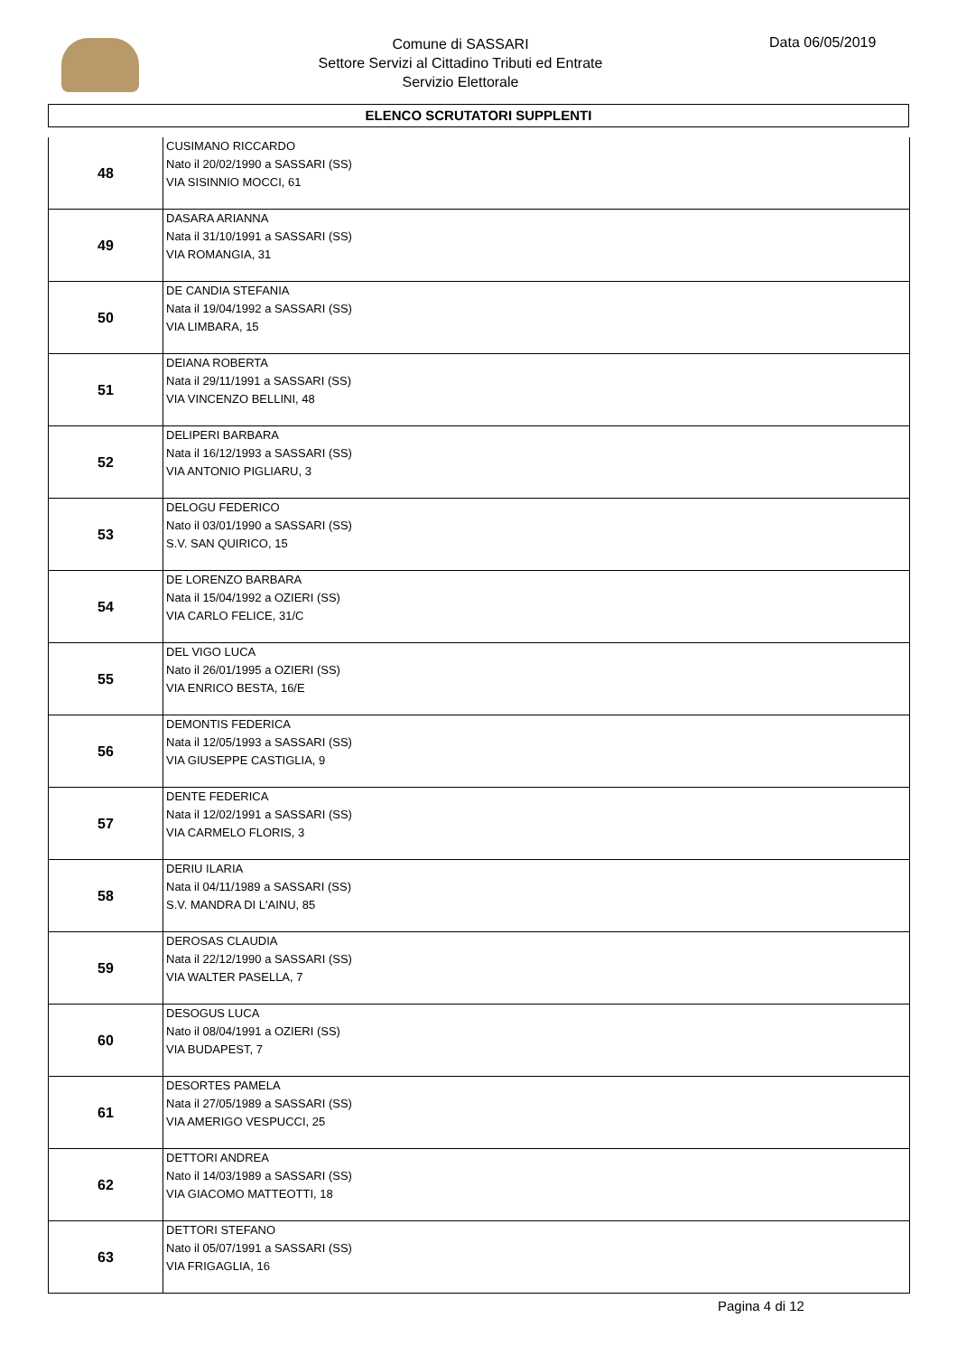Comune di SASSARI
Settore Servizi al Cittadino Tributi ed Entrate
Servizio Elettorale
Data 06/05/2019
ELENCO SCRUTATORI SUPPLENTI
| 48 | CUSIMANO RICCARDO Nato il 20/02/1990 a SASSARI (SS) VIA SISINNIO MOCCI, 61 |
| 49 | DASARA ARIANNA Nata il 31/10/1991 a SASSARI (SS) VIA ROMANGIA, 31 |
| 50 | DE CANDIA STEFANIA Nata il 19/04/1992 a SASSARI (SS) VIA LIMBARA, 15 |
| 51 | DEIANA ROBERTA Nata il 29/11/1991 a SASSARI (SS) VIA VINCENZO BELLINI, 48 |
| 52 | DELIPERI BARBARA Nata il 16/12/1993 a SASSARI (SS) VIA ANTONIO PIGLIARU, 3 |
| 53 | DELOGU FEDERICO Nato il 03/01/1990 a SASSARI (SS) S.V. SAN QUIRICO, 15 |
| 54 | DE LORENZO BARBARA Nata il 15/04/1992 a OZIERI (SS) VIA CARLO FELICE, 31/C |
| 55 | DEL VIGO LUCA Nato il 26/01/1995 a OZIERI (SS) VIA ENRICO BESTA, 16/E |
| 56 | DEMONTIS FEDERICA Nata il 12/05/1993 a SASSARI (SS) VIA GIUSEPPE CASTIGLIA, 9 |
| 57 | DENTE FEDERICA Nata il 12/02/1991 a SASSARI (SS) VIA CARMELO FLORIS, 3 |
| 58 | DERIU ILARIA Nata il 04/11/1989 a SASSARI (SS) S.V. MANDRA DI L'AINU, 85 |
| 59 | DEROSAS CLAUDIA Nata il 22/12/1990 a SASSARI (SS) VIA WALTER PASELLA, 7 |
| 60 | DESOGUS LUCA Nato il 08/04/1991 a OZIERI (SS) VIA BUDAPEST, 7 |
| 61 | DESORTES PAMELA Nata il 27/05/1989 a SASSARI (SS) VIA AMERIGO VESPUCCI, 25 |
| 62 | DETTORI ANDREA Nato il 14/03/1989 a SASSARI (SS) VIA GIACOMO MATTEOTTI, 18 |
| 63 | DETTORI STEFANO Nato il 05/07/1991 a SASSARI (SS) VIA FRIGAGLIA, 16 |
Pagina 4 di 12